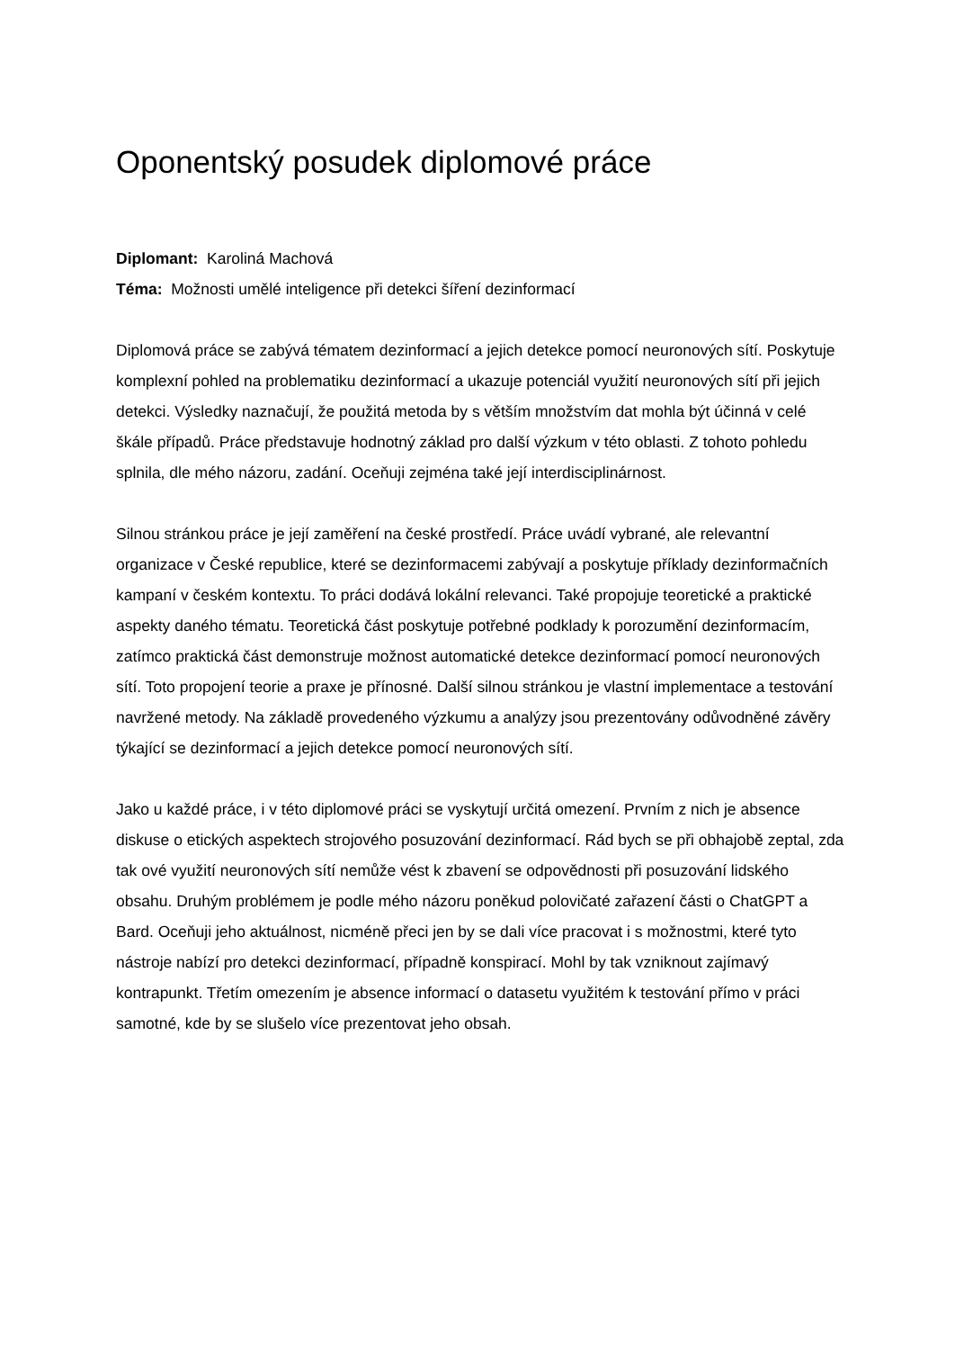Oponentský posudek diplomové práce
Diplomant: Karoliná Machová
Téma: Možnosti umělé inteligence při detekci šíření dezinformací
Diplomová práce se zabývá tématem dezinformací a jejich detekce pomocí neuronových sítí. Poskytuje komplexní pohled na problematiku dezinformací a ukazuje potenciál využití neuronových sítí při jejich detekci. Výsledky naznačují, že použitá metoda by s větším množstvím dat mohla být účinná v celé škále případů. Práce představuje hodnotný základ pro další výzkum v této oblasti. Z tohoto pohledu splnila, dle mého názoru, zadání. Oceňuji zejména také její interdisciplinárnost.
Silnou stránkou práce je její zaměření na české prostředí. Práce uvádí vybrané, ale relevantní organizace v České republice, které se dezinformacemi zabývají a poskytuje příklady dezinformačních kampaní v českém kontextu. To práci dodává lokální relevanci. Také propojuje teoretické a praktické aspekty daného tématu. Teoretická část poskytuje potřebné podklady k porozumění dezinformacím, zatímco praktická část demonstruje možnost automatické detekce dezinformací pomocí neuronových sítí. Toto propojení teorie a praxe je přínosné. Další silnou stránkou je vlastní implementace a testování navržené metody. Na základě provedeného výzkumu a analýzy jsou prezentovány odůvodněné závěry týkající se dezinformací a jejich detekce pomocí neuronových sítí.
Jako u každé práce, i v této diplomové práci se vyskytují určitá omezení. Prvním z nich je absence diskuse o etických aspektech strojového posuzování dezinformací. Rád bych se při obhajobě zeptal, zda tak ové využití neuronových sítí nemůže vést k zbavení se odpovědnosti při posuzování lidského obsahu. Druhým problémem je podle mého názoru poněkud polovičaté zařazení části o ChatGPT a Bard. Oceňuji jeho aktuálnost, nicméně přeci jen by se dali více pracovat i s možnostmi, které tyto nástroje nabízí pro detekci dezinformací, případně konspirací. Mohl by tak vzniknout zajímavý kontrapunkt. Třetím omezením je absence informací o datasetu využitém k testování přímo v práci samotné, kde by se slušelo více prezentovat jeho obsah.